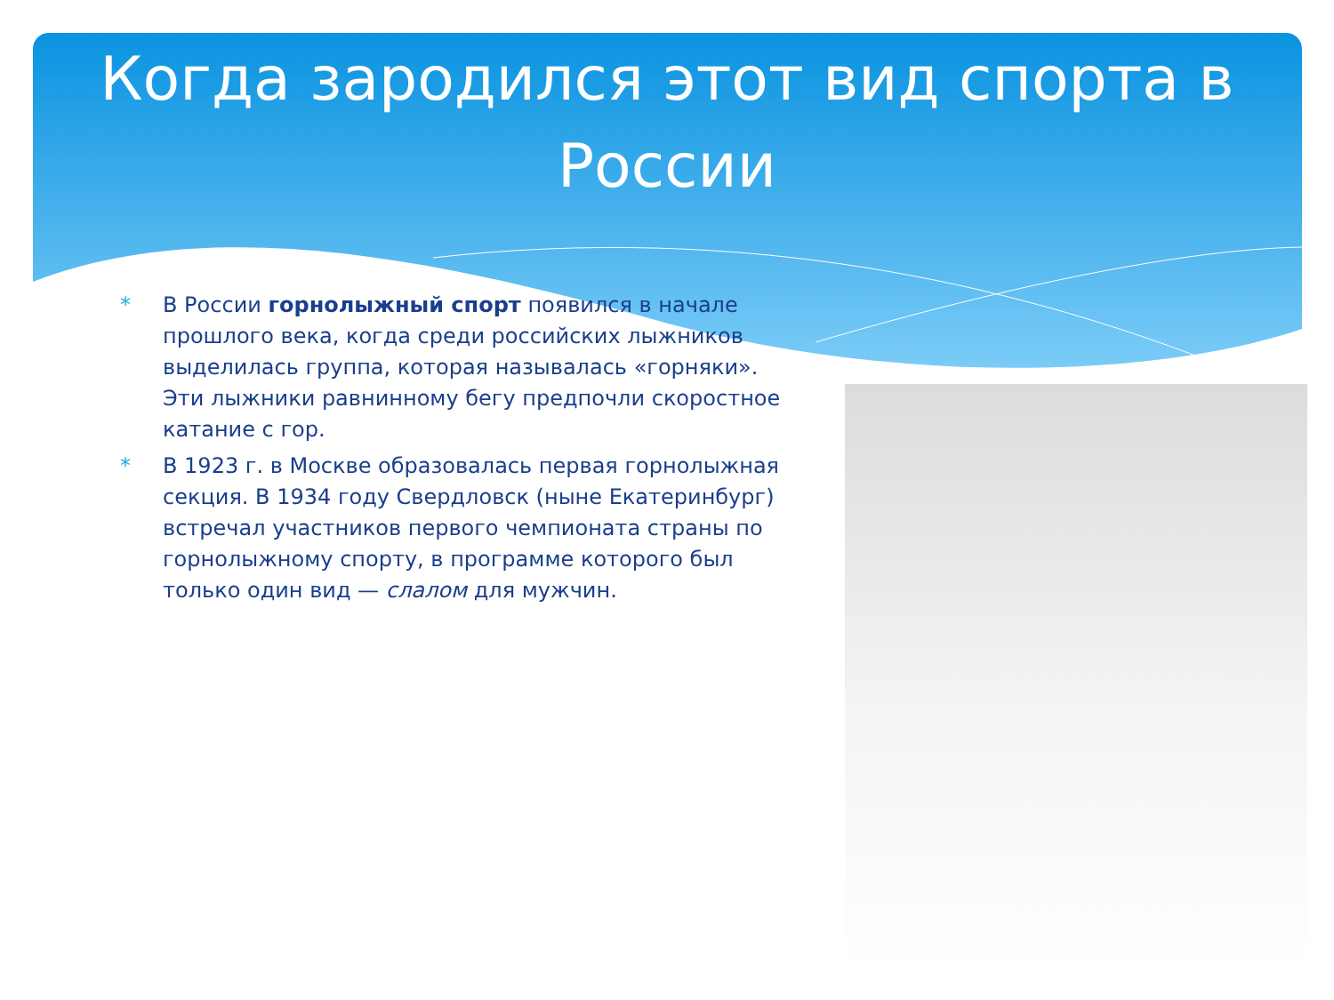Когда зародился этот вид спорта в России
* В России горнолыжный спорт появился в начале прошлого века, когда среди российских лыжников выделилась группа, которая называлась «горняки». Эти лыжники равнинному бегу предпочли скоростное катание с гор.
* В 1923 г. в Москве образовалась первая горнолыжная секция. В 1934 году Свердловск (ныне Екатеринбург) встречал участников первого чемпионата страны по горнолыжному спорту, в программе которого был только один вид — слалом для мужчин.